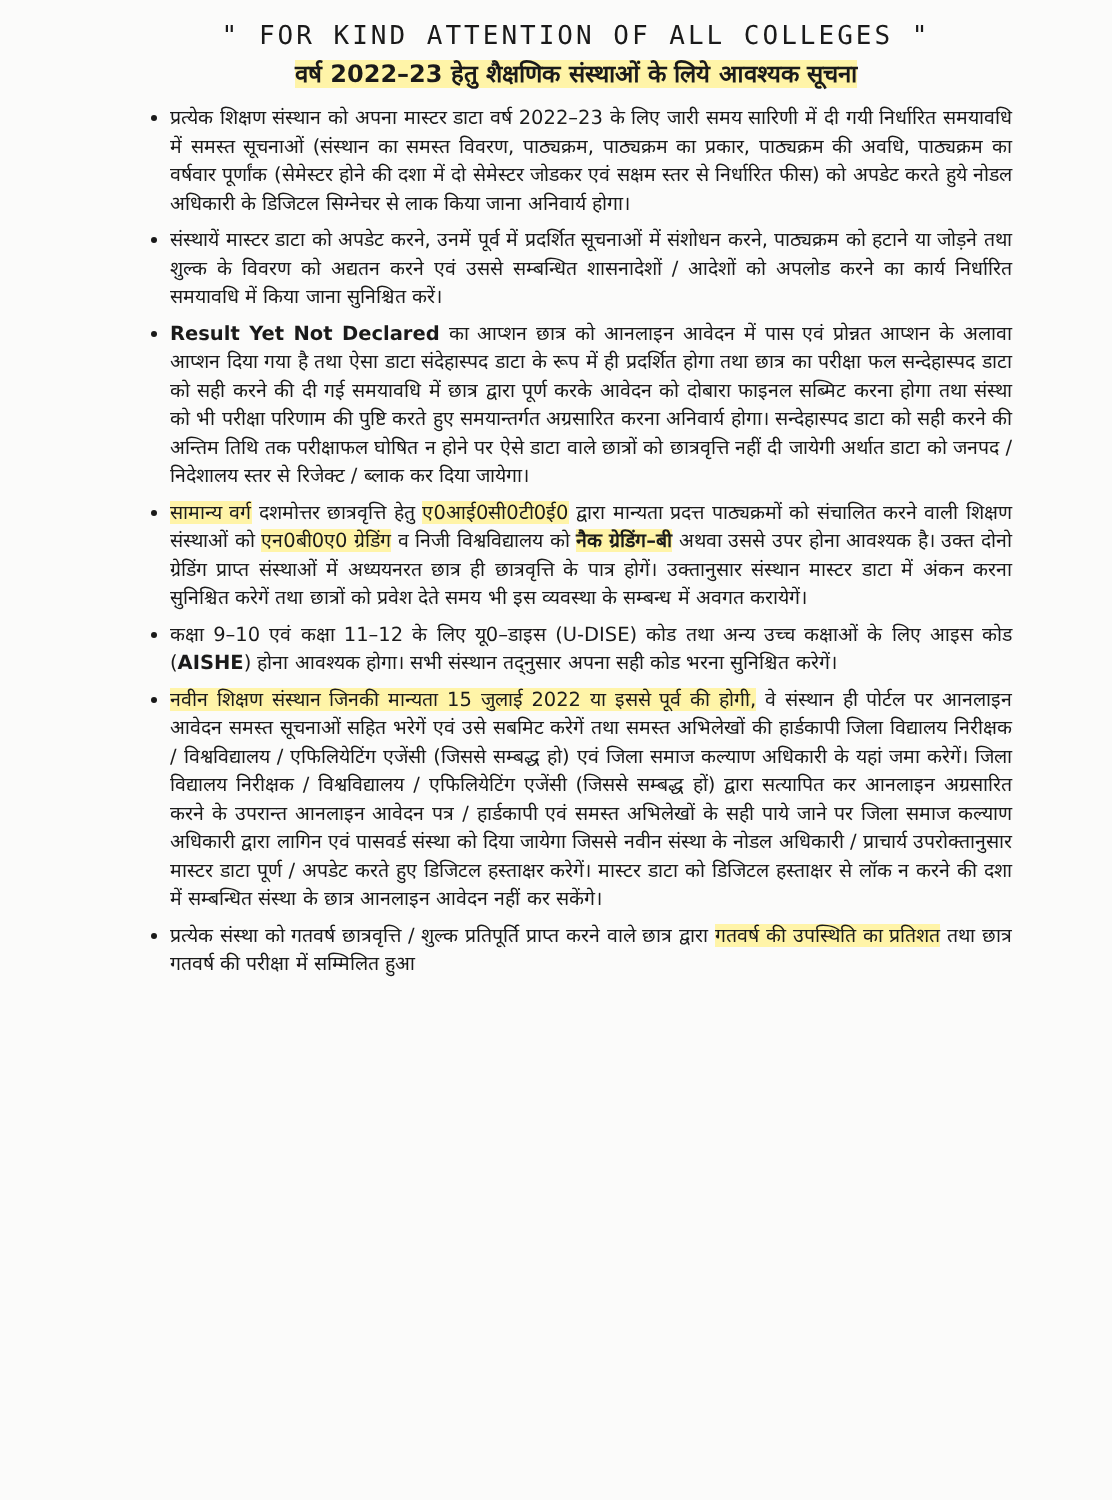" FOR KIND ATTENTION OF ALL COLLEGES "
वर्ष 2022–23 हेतु शैक्षणिक संस्थाओं के लिये आवश्यक सूचना
प्रत्येक शिक्षण संस्थान को अपना मास्टर डाटा वर्ष 2022–23 के लिए जारी समय सारिणी में दी गयी निर्धारित समयावधि में समस्त सूचनाओं (संस्थान का समस्त विवरण, पाठ्यक्रम, पाठ्यक्रम का प्रकार, पाठ्यक्रम की अवधि, पाठ्यक्रम का वर्षवार पूर्णांक (सेमेस्टर होने की दशा में दो सेमेस्टर जोडकर एवं सक्षम स्तर से निर्धारित फीस) को अपडेट करते हुये नोडल अधिकारी के डिजिटल सिग्नेचर से लाक किया जाना अनिवार्य होगा।
संस्थायें मास्टर डाटा को अपडेट करने, उनमें पूर्व में प्रदर्शित सूचनाओं में संशोधन करने, पाठ्यक्रम को हटाने या जोड़ने तथा शुल्क के विवरण को अद्यतन करने एवं उससे सम्बन्धित शासनादेशों / आदेशों को अपलोड करने का कार्य निर्धारित समयावधि में किया जाना सुनिश्चित करें।
Result Yet Not Declared का आप्शन छात्र को आनलाइन आवेदन में पास एवं प्रोन्नत आप्शन के अलावा आप्शन दिया गया है तथा ऐसा डाटा संदेहास्पद डाटा के रूप में ही प्रदर्शित होगा तथा छात्र का परीक्षा फल सन्देहास्पद डाटा को सही करने की दी गई समयावधि में छात्र द्वारा पूर्ण करके आवेदन को दोबारा फाइनल सब्मिट करना होगा तथा संस्था को भी परीक्षा परिणाम की पुष्टि करते हुए समयान्तर्गत अग्रसारित करना अनिवार्य होगा। सन्देहास्पद डाटा को सही करने की अन्तिम तिथि तक परीक्षाफल घोषित न होने पर ऐसे डाटा वाले छात्रों को छात्रवृत्ति नहीं दी जायेगी अर्थात डाटा को जनपद / निदेशालय स्तर से रिजेक्ट / ब्लाक कर दिया जायेगा।
सामान्य वर्ग दशमोत्तर छात्रवृत्ति हेतु ए0आई0सी0टी0ई0 द्वारा मान्यता प्रदत्त पाठ्यक्रमों को संचालित करने वाली शिक्षण संस्थाओं को एन0बी0ए0 ग्रेडिंग व निजी विश्वविद्यालय को नैक ग्रेडिंग–बी अथवा उससे उपर होना आवश्यक है। उक्त दोनो ग्रेडिंग प्राप्त संस्थाओं में अध्ययनरत छात्र ही छात्रवृत्ति के पात्र होगें। उक्तानुसार संस्थान मास्टर डाटा में अंकन करना सुनिश्चित करेगें तथा छात्रों को प्रवेश देते समय भी इस व्यवस्था के सम्बन्ध में अवगत करायेगें।
कक्षा 9–10 एवं कक्षा 11–12 के लिए यू0–डाइस (U-DISE) कोड तथा अन्य उच्च कक्षाओं के लिए आइस कोड (AISHE) होना आवश्यक होगा। सभी संस्थान तद्नुसार अपना सही कोड भरना सुनिश्चित करेगें।
नवीन शिक्षण संस्थान जिनकी मान्यता 15 जुलाई 2022 या इससे पूर्व की होगी, वे संस्थान ही पोर्टल पर आनलाइन आवेदन समस्त सूचनाओं सहित भरेगें एवं उसे सबमिट करेगें तथा समस्त अभिलेखों की हार्डकापी जिला विद्यालय निरीक्षक / विश्वविद्यालय / एफिलियेटिंग एजेंसी (जिससे सम्बद्ध हो) एवं जिला समाज कल्याण अधिकारी के यहां जमा करेगें। जिला विद्यालय निरीक्षक / विश्वविद्यालय / एफिलियेटिंग एजेंसी (जिससे सम्बद्ध हों) द्वारा सत्यापित कर आनलाइन अग्रसारित करने के उपरान्त आनलाइन आवेदन पत्र / हार्डकापी एवं समस्त अभिलेखों के सही पाये जाने पर जिला समाज कल्याण अधिकारी द्वारा लागिन एवं पासवर्ड संस्था को दिया जायेगा जिससे नवीन संस्था के नोडल अधिकारी / प्राचार्य उपरोक्तानुसार मास्टर डाटा पूर्ण / अपडेट करते हुए डिजिटल हस्ताक्षर करेगें। मास्टर डाटा को डिजिटल हस्ताक्षर से लॉक न करने की दशा में सम्बन्धित संस्था के छात्र आनलाइन आवेदन नहीं कर सकेंगे।
प्रत्येक संस्था को गतवर्ष छात्रवृत्ति / शुल्क प्रतिपूर्ति प्राप्त करने वाले छात्र द्वारा गतवर्ष की उपस्थिति का प्रतिशत तथा छात्र गतवर्ष की परीक्षा में सम्मिलित हुआ